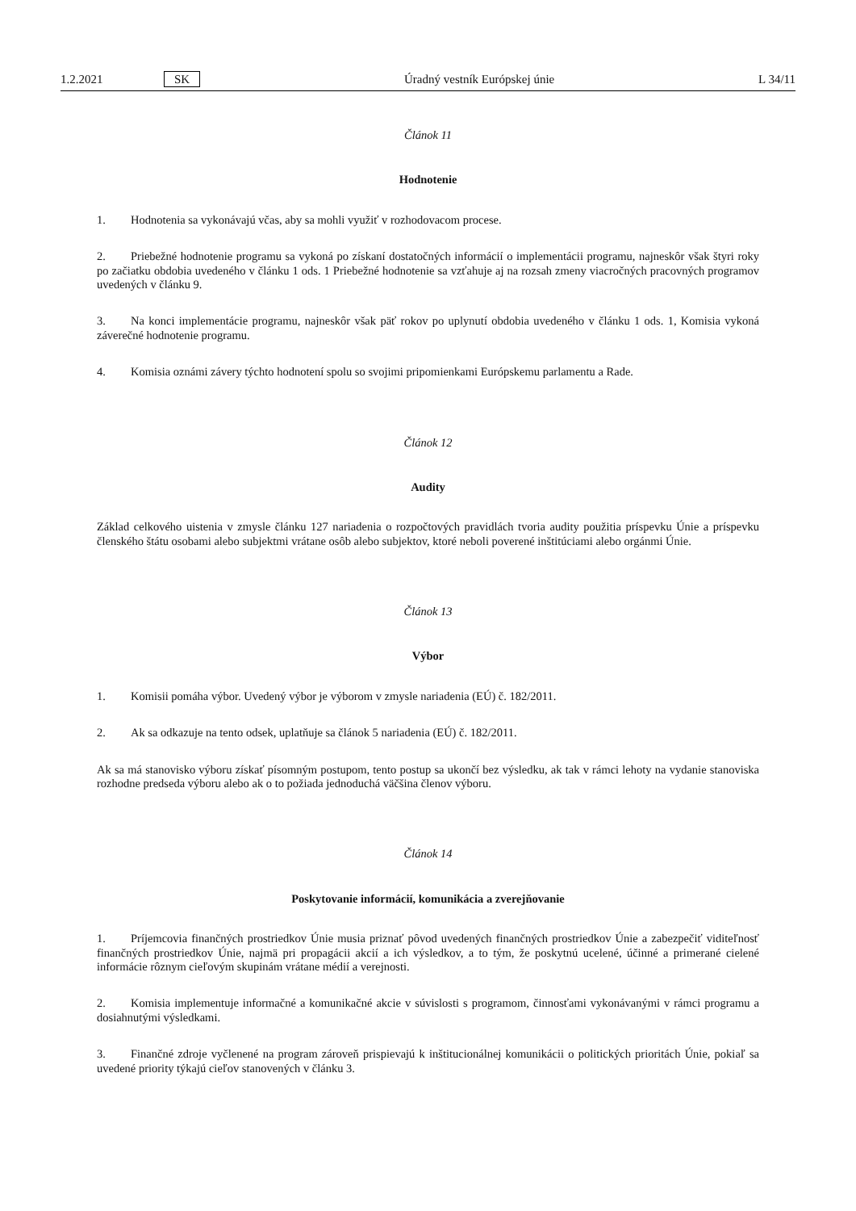1.2.2021 SK Úradný vestník Európskej únie L 34/11
Článok 11
Hodnotenie
1. Hodnotenia sa vykonávajú včas, aby sa mohli využiť v rozhodovacom procese.
2. Priebežné hodnotenie programu sa vykoná po získaní dostatočných informácií o implementácii programu, najneskôr však štyri roky po začiatku obdobia uvedeného v článku 1 ods. 1 Priebežné hodnotenie sa vzťahuje aj na rozsah zmeny viacročných pracovných programov uvedených v článku 9.
3. Na konci implementácie programu, najneskôr však päť rokov po uplynutí obdobia uvedeného v článku 1 ods. 1, Komisia vykoná záverečné hodnotenie programu.
4. Komisia oznámi závery týchto hodnotení spolu so svojimi pripomienkami Európskemu parlamentu a Rade.
Článok 12
Audity
Základ celkového uistenia v zmysle článku 127 nariadenia o rozpočtových pravidlách tvoria audity použitia príspevku Únie a príspevku členského štátu osobami alebo subjektmi vrátane osôb alebo subjektov, ktoré neboli poverené inštitúciami alebo orgánmi Únie.
Článok 13
Výbor
1. Komisii pomáha výbor. Uvedený výbor je výborom v zmysle nariadenia (EÚ) č. 182/2011.
2. Ak sa odkazuje na tento odsek, uplatňuje sa článok 5 nariadenia (EÚ) č. 182/2011.
Ak sa má stanovisko výboru získať písomným postupom, tento postup sa ukončí bez výsledku, ak tak v rámci lehoty na vydanie stanoviska rozhodne predseda výboru alebo ak o to požiada jednoduchá väčšina členov výboru.
Článok 14
Poskytovanie informácií, komunikácia a zverejňovanie
1. Príjemcovia finančných prostriedkov Únie musia priznať pôvod uvedených finančných prostriedkov Únie a zabezpečiť viditeľnosť finančných prostriedkov Únie, najmä pri propagácii akcií a ich výsledkov, a to tým, že poskytnú ucelené, účinné a primerané cielené informácie rôznym cieľovým skupinám vrátane médií a verejnosti.
2. Komisia implementuje informačné a komunikačné akcie v súvislosti s programom, činnosťami vykonávanými v rámci programu a dosiahnutými výsledkami.
3. Finančné zdroje vyčlenené na program zároveň prispievajú k inštitucionálnej komunikácii o politických prioritách Únie, pokiaľ sa uvedené priority týkajú cieľov stanovených v článku 3.